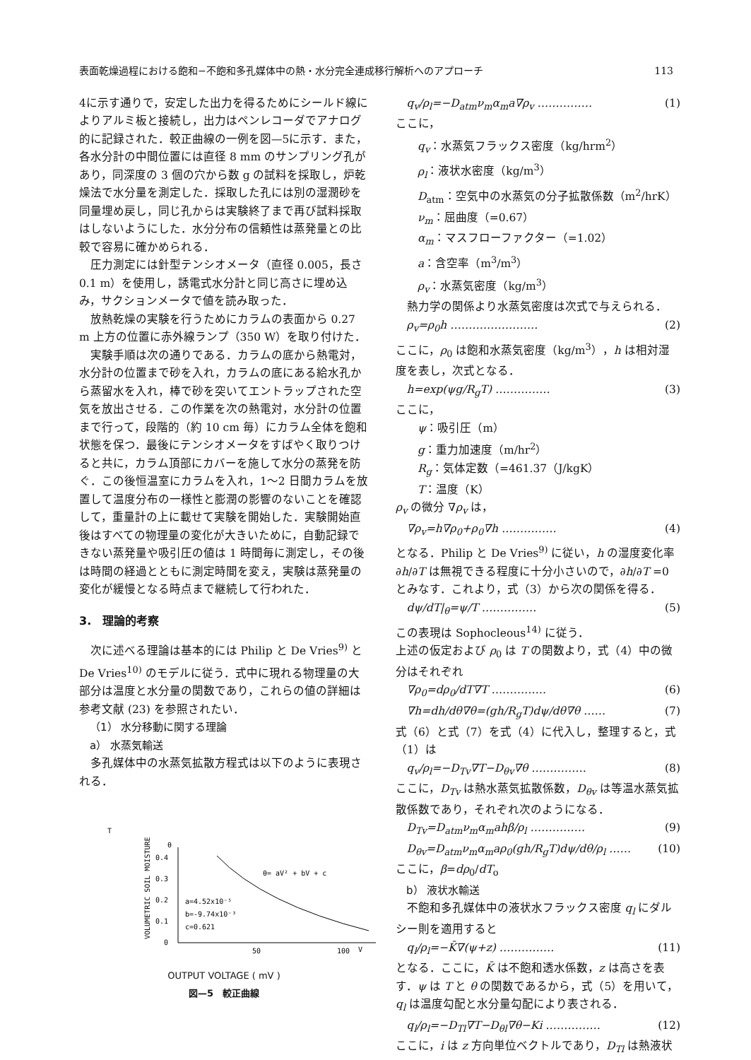表面乾燥過程における飽和−不飽和多孔媒体中の熱・水分完全連成移行解析へのアプローチ 113
4に示す通りで，安定した出力を得るためにシールド線によりアルミ板と接続し，出力はペンレコーダでアナログ的に記録された．較正曲線の一例を図—5に示す．また，各水分計の中間位置には直径 8 mm のサンプリング孔があり，同深度の 3 個の穴から数 g の試料を採取し，炉乾燥法で水分量を測定した．採取した孔には別の湿潤砂を同量埋め戻し，同じ孔からは実験終了まで再び試料採取はしないようにした．水分分布の信頼性は蒸発量との比較で容易に確かめられる．
圧力測定には針型テンシオメータ（直径 0.005，長さ 0.1 m）を使用し，誘電式水分計と同じ高さに埋め込み，サクションメータで値を読み取った．
放熱乾燥の実験を行うためにカラムの表面から 0.27 m 上方の位置に赤外線ランプ（350 W）を取り付けた．
実験手順は次の通りである．カラムの底から熱電対，水分計の位置まで砂を入れ，カラムの底にある給水孔から蒸留水を入れ，棒で砂を突いてエントラップされた空気を放出させる．この作業を次の熱電対，水分計の位置まで行って，段階的（約 10 cm 毎）にカラム全体を飽和状態を保つ．最後にテンシオメータをすばやく取りつけると共に，カラム頂部にカバーを施して水分の蒸発を防ぐ．この後恒温室にカラムを入れ，1〜2 日間カラムを放置して温度分布の一様性と膨潤の影響のないことを確認して，重量計の上に載せて実験を開始した．実験開始直後はすべての物理量の変化が大きいために，自動記録できない蒸発量や吸引圧の値は 1 時間毎に測定し，その後は時間の経過とともに測定時間を変え，実験は蒸発量の変化が緩慢となる時点まで継続して行われた．
3.　理論的考察
次に述べる理論は基本的には Philip と De Vries<sup>9)</sup> と De Vries<sup>10)</sup> のモデルに従う．式中に現れる物理量の大部分は温度と水分量の関数であり，これらの値の詳細は参考文献 (23) を参照されたい．
（1） 水分移動に関する理論
a） 水蒸気輸送
多孔媒体中の水蒸気拡散方程式は以下のように表現される．
T
VOLUMETRIC SOIL MOISTURE
θ
0.4
0.3
0.2
0.1
0
θ= aV² + bV + c
a=4.52x10⁻⁵
b=-9.74x10⁻³
c=0.621
50
100
V
OUTPUT VOLTAGE ( mV )
図—5　較正曲線
q<sub>v</sub>/ρ<sub>l</sub>=−D<sub>atm</sub>ν<sub>m</sub>α<sub>m</sub>a∇ρ<sub>v</sub> …………… (1)
ここに，
q<sub>v</sub>：水蒸気フラックス密度（kg/hrm<sup>2</sup>）
ρ<sub>l</sub>：液状水密度（kg/m<sup>3</sup>）
D<sub>atm</sub>：空気中の水蒸気の分子拡散係数（m<sup>2</sup>/hrK）
ν<sub>m</sub>：屈曲度（=0.67）
α<sub>m</sub>：マスフローファクター（=1.02）
a：含空率（m<sup>3</sup>/m<sup>3</sup>）
ρ<sub>v</sub>：水蒸気密度（kg/m<sup>3</sup>）
熱力学の関係より水蒸気密度は次式で与えられる．
ρ<sub>v</sub>=ρ<sub>0</sub>h …………………… (2)
ここに，ρ<sub>0</sub> は飽和水蒸気密度（kg/m<sup>3</sup>），h は相対湿度を表し，次式となる．
h=exp(ψg/R<sub>g</sub>T) …………… (3)
ここに，
ψ：吸引圧（m）
g：重力加速度（m/hr<sup>2</sup>）
R<sub>g</sub>：気体定数（=461.37（J/kgK）
T：温度（K）
ρ<sub>v</sub> の微分 ∇ρ<sub>v</sub> は，
∇ρ<sub>v</sub>=h∇ρ<sub>0</sub>+ρ<sub>0</sub>∇h …………… (4)
となる．Philip と De Vries<sup>9)</sup> に従い，h の湿度変化率 ∂h/∂T は無視できる程度に十分小さいので，∂h/∂T =0 とみなす．これより，式（3）から次の関係を得る．
dψ/dT|<sub>θ</sub>=ψ/T …………… (5)
この表現は Sophocleous<sup>14)</sup> に従う．
上述の仮定および ρ<sub>0</sub> は T の関数より，式（4）中の微分はそれぞれ
∇ρ<sub>0</sub>=dρ<sub>0</sub>/dT∇T …………… (6)
∇h=dh/dθ∇θ=(gh/R<sub>g</sub>T)dψ/dθ∇θ …… (7)
式（6）と式（7）を式（4）に代入し，整理すると，式（1）は
q<sub>v</sub>/ρ<sub>l</sub>=−D<sub>Tv</sub>∇T−D<sub>θv</sub>∇θ …………… (8)
ここに，D<sub>Tv</sub> は熱水蒸気拡散係数，D<sub>θv</sub> は等温水蒸気拡散係数であり，それぞれ次のようになる．
D<sub>Tv</sub>=D<sub>atm</sub>ν<sub>m</sub>α<sub>m</sub>ahβ/ρ<sub>l</sub> …………… (9)
D<sub>θv</sub>=D<sub>atm</sub>ν<sub>m</sub>α<sub>m</sub>aρ<sub>0</sub>(gh/R<sub>g</sub>T)dψ/dθ/ρ<sub>l</sub> …… (10)
ここに，β=dρ<sub>0</sub>/dT<sub>o</sub>
b） 液状水輸送
不飽和多孔媒体中の液状水フラックス密度 q<sub>l</sub> にダルシー則を適用すると
q<sub>l</sub>/ρ<sub>l</sub>=−K̄∇(ψ+z) …………… (11)
となる．ここに，K̄ は不飽和透水係数，z は高さを表す．ψ は T と θ の関数であるから，式（5）を用いて，q<sub>l</sub> は温度勾配と水分量勾配により表される．
q<sub>l</sub>/ρ<sub>l</sub>=−D<sub>Tl</sub>∇T−D<sub>θl</sub>∇θ−Ki …………… (12)
ここに，i は z 方向単位ベクトルであり，D<sub>Tl</sub> は熱液状